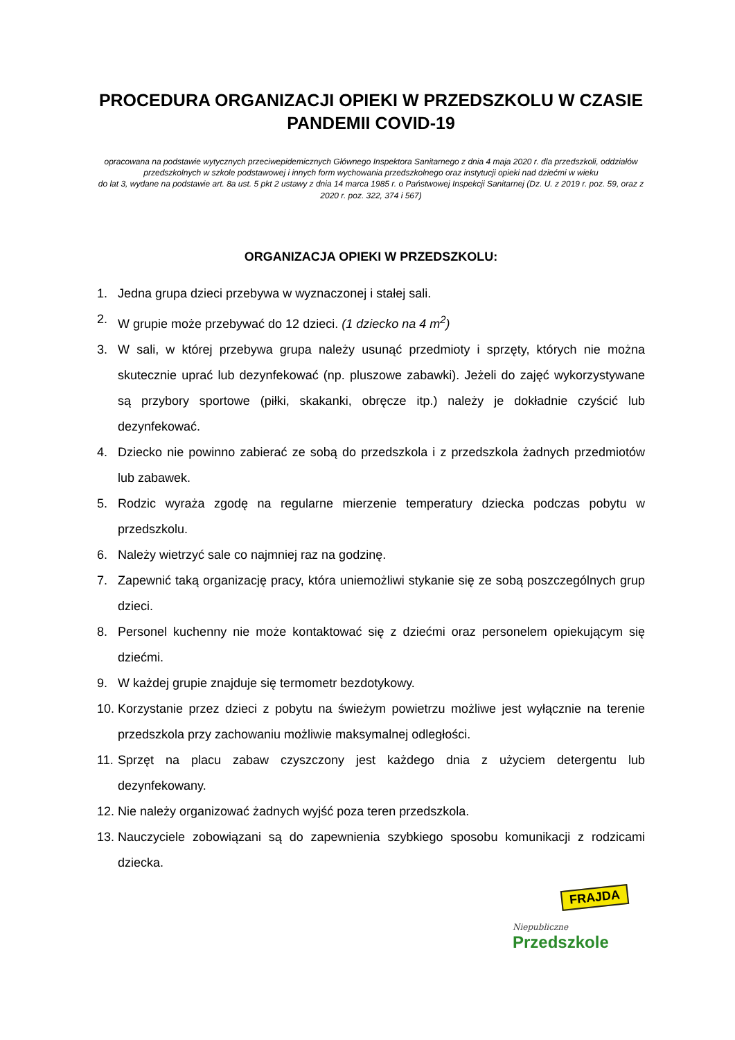PROCEDURA ORGANIZACJI OPIEKI W PRZEDSZKOLU W CZASIE PANDEMII COVID-19
opracowana na podstawie wytycznych przeciwepidemicznych Głównego Inspektora Sanitarnego z dnia 4 maja 2020 r. dla przedszkoli, oddziałów przedszkolnych w szkole podstawowej i innych form wychowania przedszkolnego oraz instytucji opieki nad dziećmi w wieku
do lat 3, wydane na podstawie art. 8a ust. 5 pkt 2 ustawy z dnia 14 marca 1985 r. o Państwowej Inspekcji Sanitarnej (Dz. U. z 2019 r. poz. 59, oraz z 2020 r. poz. 322, 374 i 567)
ORGANIZACJA OPIEKI W PRZEDSZKOLU:
1. Jedna grupa dzieci przebywa w wyznaczonej i stałej sali.
2. W grupie może przebywać do 12 dzieci. (1 dziecko na 4 m<sup>2</sup>)
3. W sali, w której przebywa grupa należy usunąć przedmioty i sprzęty, których nie można skutecznie uprać lub dezynfekować (np. pluszowe zabawki). Jeżeli do zajęć wykorzystywane są przybory sportowe (piłki, skakanki, obręcze itp.) należy je dokładnie czyścić lub dezynfekować.
4. Dziecko nie powinno zabierać ze sobą do przedszkola i z przedszkola żadnych przedmiotów lub zabawek.
5. Rodzic wyraża zgodę na regularne mierzenie temperatury dziecka podczas pobytu w przedszkolu.
6. Należy wietrzyć sale co najmniej raz na godzinę.
7. Zapewnić taką organizację pracy, która uniemożliwi stykanie się ze sobą poszczególnych grup dzieci.
8. Personel kuchenny nie może kontaktować się z dziećmi oraz personelem opiekującym się dziećmi.
9. W każdej grupie znajduje się termometr bezdotykowy.
10. Korzystanie przez dzieci z pobytu na świeżym powietrzu możliwe jest wyłącznie na terenie przedszkola przy zachowaniu możliwie maksymalnej odległości.
11. Sprzęt na placu zabaw czyszczony jest każdego dnia z użyciem detergentu lub dezynfekowany.
12. Nie należy organizować żadnych wyjść poza teren przedszkola.
13. Nauczyciele zobowiązani są do zapewnienia szybkiego sposobu komunikacji z rodzicami dziecka.
FRAJDA
Niepubliczne
Przedszkole